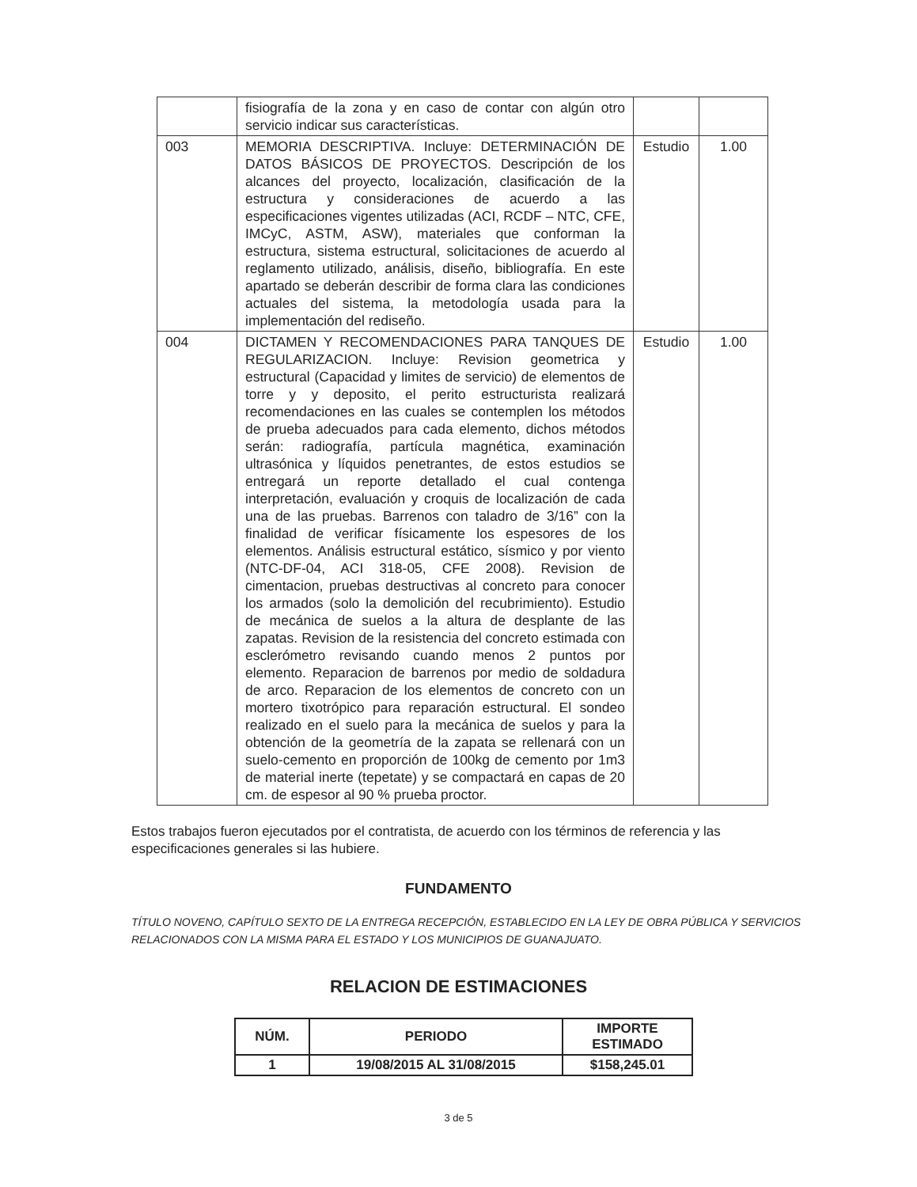| | fisiografía de la zona y en caso de contar con algún otro servicio indicar sus características. | | |
| 003 | MEMORIA DESCRIPTIVA. Incluye: DETERMINACIÓN DE DATOS BÁSICOS DE PROYECTOS. Descripción de los alcances del proyecto, localización, clasificación de la estructura y consideraciones de acuerdo a las especificaciones vigentes utilizadas (ACI, RCDF – NTC, CFE, IMCyC, ASTM, ASW), materiales que conforman la estructura, sistema estructural, solicitaciones de acuerdo al reglamento utilizado, análisis, diseño, bibliografía. En este apartado se deberán describir de forma clara las condiciones actuales del sistema, la metodología usada para la implementación del rediseño. | Estudio | 1.00 |
| 004 | DICTAMEN Y RECOMENDACIONES PARA TANQUES DE REGULARIZACION. Incluye: Revision geometrica y estructural (Capacidad y limites de servicio) de elementos de torre y y deposito, el perito estructurista realizará recomendaciones en las cuales se contemplen los métodos de prueba adecuados para cada elemento, dichos métodos serán: radiografía, partícula magnética, examinación ultrasónica y líquidos penetrantes, de estos estudios se entregará un reporte detallado el cual contenga interpretación, evaluación y croquis de localización de cada una de las pruebas. Barrenos con taladro de 3/16” con la finalidad de verificar físicamente los espesores de los elementos. Análisis estructural estático, sísmico y por viento (NTC-DF-04, ACI 318-05, CFE 2008). Revision de cimentacion, pruebas destructivas al concreto para conocer los armados (solo la demolición del recubrimiento). Estudio de mecánica de suelos a la altura de desplante de las zapatas. Revision de la resistencia del concreto estimada con esclerómetro revisando cuando menos 2 puntos por elemento. Reparacion de barrenos por medio de soldadura de arco. Reparacion de los elementos de concreto con un mortero tixotrópico para reparación estructural. El sondeo realizado en el suelo para la mecánica de suelos y para la obtención de la geometría de la zapata se rellenará con un suelo-cemento en proporción de 100kg de cemento por 1m3 de material inerte (tepetate) y se compactará en capas de 20 cm. de espesor al 90 % prueba proctor. | Estudio | 1.00 |
Estos trabajos fueron ejecutados por el contratista, de acuerdo con los términos de referencia y las especificaciones generales si las hubiere.
FUNDAMENTO
TÍTULO NOVENO, CAPÍTULO SEXTO DE LA ENTREGA RECEPCIÓN, ESTABLECIDO EN LA LEY DE OBRA PÚBLICA Y SERVICIOS RELACIONADOS CON LA MISMA PARA EL ESTADO Y LOS MUNICIPIOS DE GUANAJUATO.
RELACION DE ESTIMACIONES
| NÚM. | PERIODO | IMPORTE ESTIMADO |
| --- | --- | --- |
| 1 | 19/08/2015 AL 31/08/2015 | $158,245.01 |
3 de 5